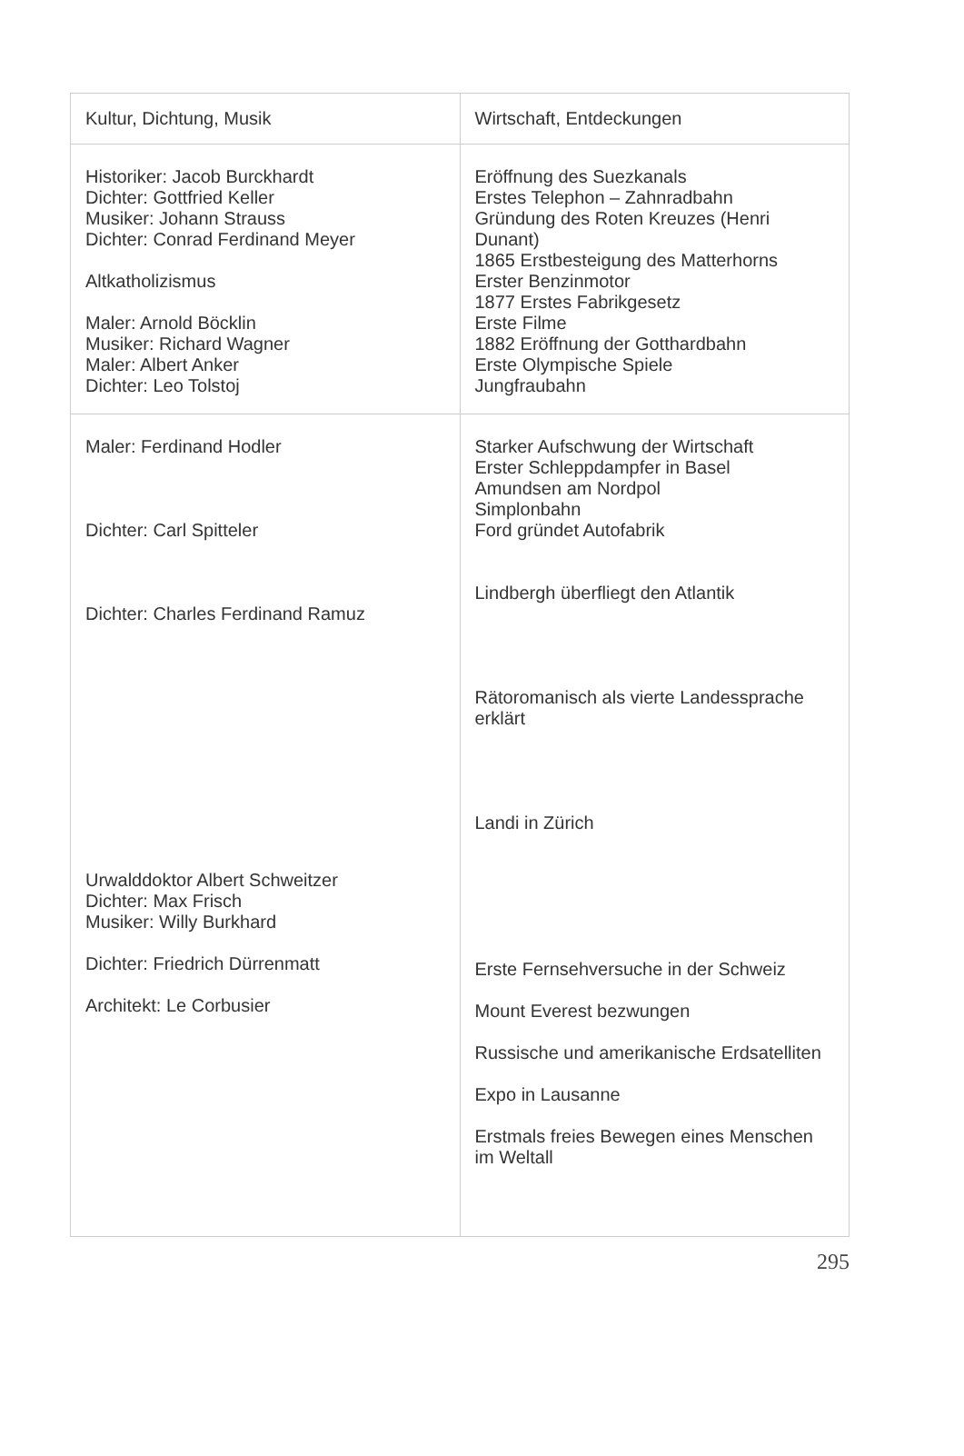| Kultur, Dichtung, Musik | Wirtschaft, Entdeckungen |
| --- | --- |
| Historiker: Jacob Burckhardt Dichter: Gottfried Keller Musiker: Johann Strauss Dichter: Conrad Ferdinand Meyer Altkatholizismus Maler: Arnold Böcklin Musiker: Richard Wagner Maler: Albert Anker Dichter: Leo Tolstoj | Eröffnung des Suezkanals Erstes Telephon – Zahnradbahn Gründung des Roten Kreuzes (Henri Dunant) 1865 Erstbesteigung des Matterhorns Erster Benzinmotor 1877 Erstes Fabrikgesetz Erste Filme 1882 Eröffnung der Gotthardbahn Erste Olympische Spiele Jungfraubahn |
| Maler: Ferdinand Hodler Dichter: Carl Spitteler Dichter: Charles Ferdinand Ramuz Urwalddoktor Albert Schweitzer Dichter: Max Frisch Musiker: Willy Burkhard Dichter: Friedrich Dürrenmatt Architekt: Le Corbusier | Starker Aufschwung der Wirtschaft Erster Schleppdampfer in Basel Amundsen am Nordpol Simplonbahn Ford gründet Autofabrik Lindbergh überfliegt den Atlantik Rätoromanisch als vierte Landessprache erklärt Landi in Zürich Erste Fernsehversuche in der Schweiz Mount Everest bezwungen Russische und amerikanische Erdsatelliten Expo in Lausanne Erstmals freies Bewegen eines Menschen im Weltall |
295